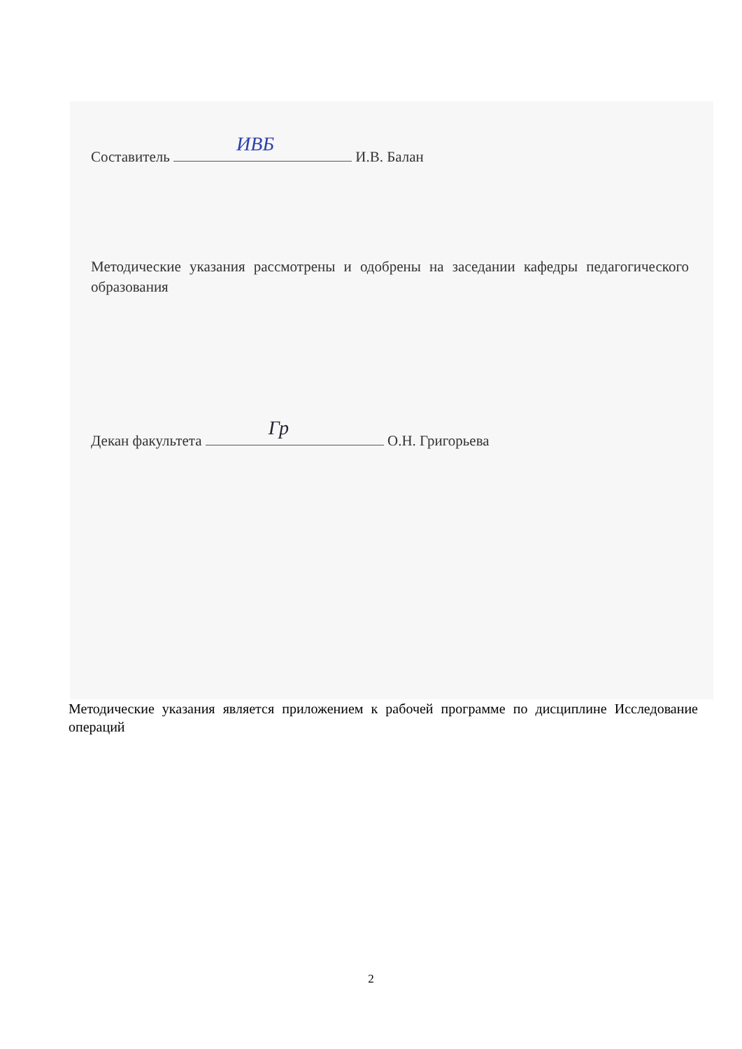Составитель ИВБ И.В. Балан
Методические указания рассмотрены и одобрены на заседании кафедры педагогического образования
Декан факультета Гр О.Н. Григорьева
Методические указания является приложением к рабочей программе по дисциплине Исследование операций
2